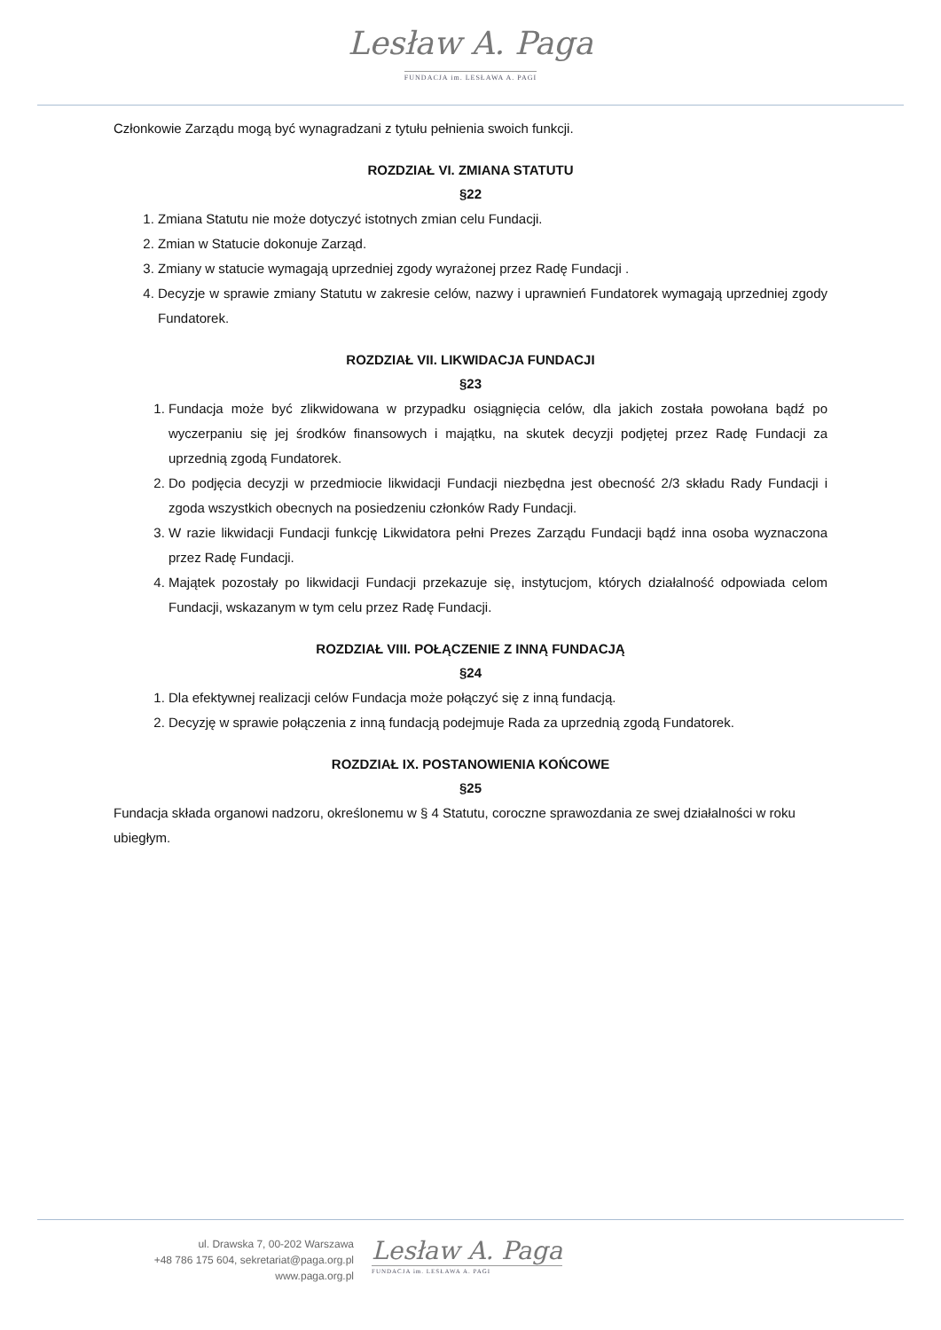Lesław A. Paga
FUNDACJA im. LESŁAWA A. PAGI
Członkowie Zarządu mogą być wynagradzani z tytułu pełnienia swoich funkcji.
ROZDZIAŁ VI. ZMIANA STATUTU
§22
1. Zmiana Statutu nie może dotyczyć istotnych zmian celu Fundacji.
2. Zmian w Statucie dokonuje Zarząd.
3. Zmiany w statucie wymagają uprzedniej zgody wyrażonej przez Radę Fundacji .
4. Decyzje w sprawie zmiany Statutu w zakresie celów, nazwy i uprawnień Fundatorek wymagają uprzedniej zgody Fundatorek.
ROZDZIAŁ VII. LIKWIDACJA FUNDACJI
§23
1. Fundacja może być zlikwidowana w przypadku osiągnięcia celów, dla jakich została powołana bądź po wyczerpaniu się jej środków finansowych i majątku, na skutek decyzji podjętej przez Radę Fundacji za uprzednią zgodą Fundatorek.
2. Do podjęcia decyzji w przedmiocie likwidacji Fundacji niezbędna jest obecność 2/3 składu Rady Fundacji i zgoda wszystkich obecnych na posiedzeniu członków Rady Fundacji.
3. W razie likwidacji Fundacji funkcję Likwidatora pełni Prezes Zarządu Fundacji bądź inna osoba wyznaczona przez Radę Fundacji.
4. Majątek pozostały po likwidacji Fundacji przekazuje się, instytucjom, których działalność odpowiada celom Fundacji, wskazanym w tym celu przez Radę Fundacji.
ROZDZIAŁ VIII. POŁĄCZENIE Z INNĄ FUNDACJĄ
§24
1. Dla efektywnej realizacji celów Fundacja może połączyć się z inną fundacją.
2. Decyzję w sprawie połączenia z inną fundacją podejmuje Rada za uprzednią zgodą Fundatorek.
ROZDZIAŁ IX. POSTANOWIENIA KOŃCOWE
§25
Fundacja składa organowi nadzoru, określonemu w § 4 Statutu, coroczne sprawozdania ze swej działalności w roku ubiegłym.
ul. Drawska 7, 00-202 Warszawa
+48 786 175 604, sekretariat@paga.org.pl
www.paga.org.pl
Lesław A. Paga
FUNDACJA im. LESŁAWA A. PAGI